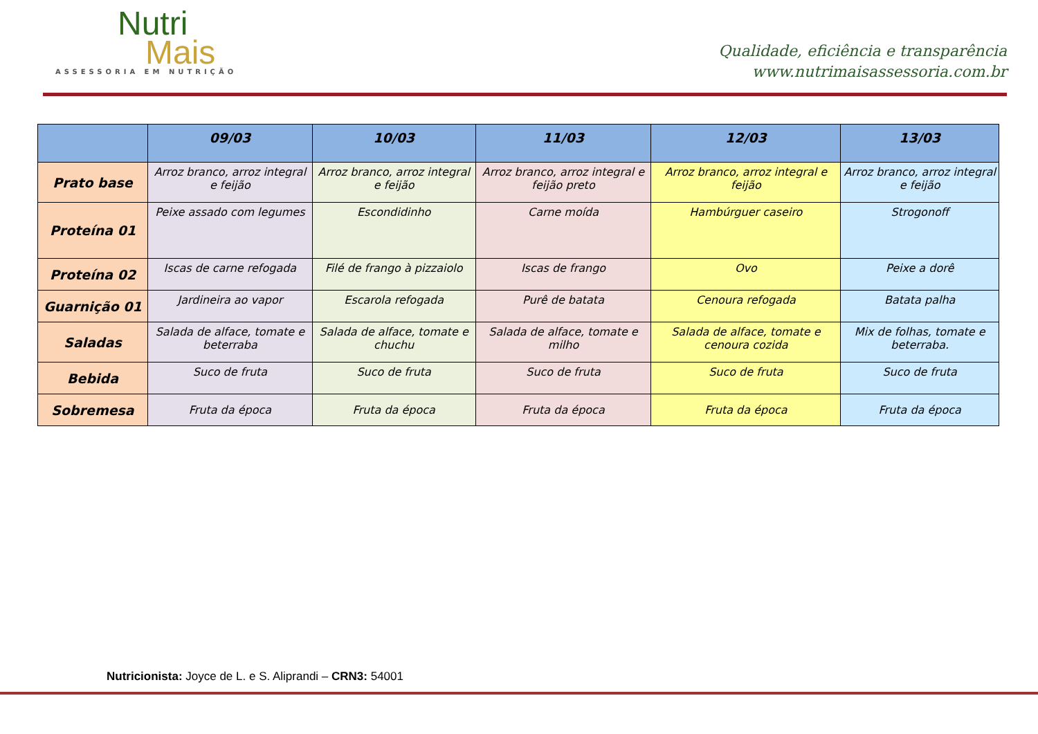Nutri
Mais
ASSESSORIA EM NUTRIÇÃO
Qualidade, eficiência e transparência
www.nutrimaisassessoria.com.br
| | 09/03 | 10/03 | 11/03 | 12/03 | 13/03 |
| --- | --- | --- | --- | --- | --- |
| Prato base | Arroz branco, arroz integral e feijão | Arroz branco, arroz integral e feijão | Arroz branco, arroz integral e feijão preto | Arroz branco, arroz integral e feijão | Arroz branco, arroz integral e feijão |
| Proteína 01 | Peixe assado com legumes | Escondidinho | Carne moída | Hambúrguer caseiro | Strogonoff |
| Proteína 02 | Iscas de carne refogada | Filé de frango à pizzaiolo | Iscas de frango | Ovo | Peixe a dorê |
| Guarnição 01 | Jardineira ao vapor | Escarola refogada | Purê de batata | Cenoura refogada | Batata palha |
| Saladas | Salada de alface, tomate e beterraba | Salada de alface, tomate e chuchu | Salada de alface, tomate e milho | Salada de alface, tomate e cenoura cozida | Mix de folhas, tomate e beterraba. |
| Bebida | Suco de fruta | Suco de fruta | Suco de fruta | Suco de fruta | Suco de fruta |
| Sobremesa | Fruta da época | Fruta da época | Fruta da época | Fruta da época | Fruta da época |
Nutricionista: Joyce de L. e S. Aliprandi – CRN3: 54001